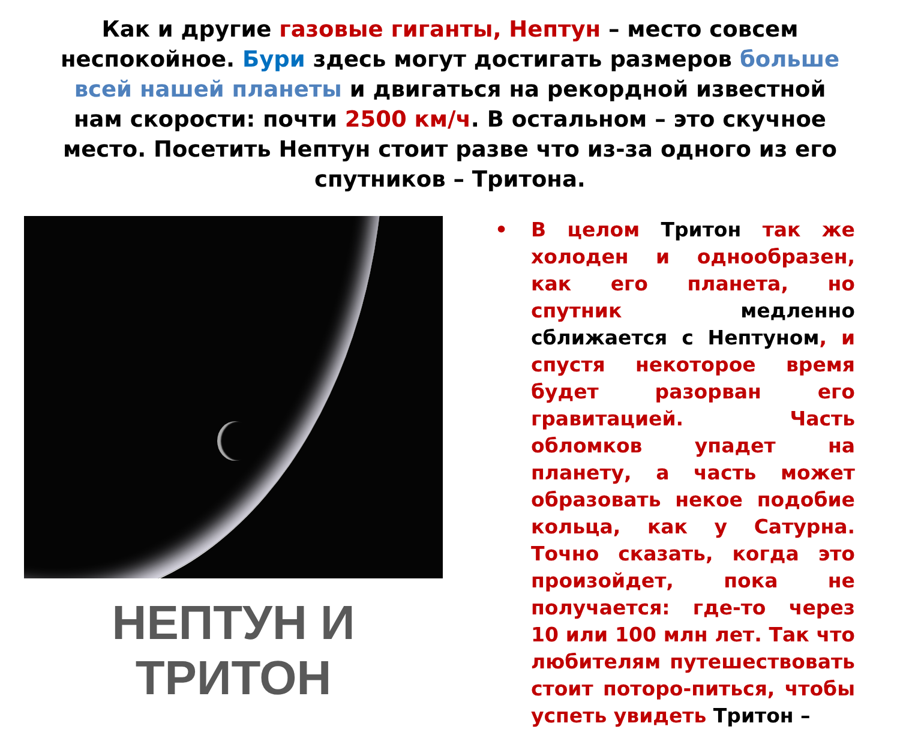Как и другие газовые гиганты, Нептун – место совсем неспокойное. Бури здесь могут достигать размеров больше всей нашей планеты и двигаться на рекордной известной нам скорости: почти 2500 км/ч. В остальном – это скучное место. Посетить Нептун стоит разве что из-за одного из его спутников – Тритона.
НЕПТУН И ТРИТОН
• В целом Тритон так же холоден и однообразен, как его планета, но спутник медленно сближается с Нептуном, и спустя некоторое время будет разорван его гравитацией. Часть обломков упадет на планету, а часть может образовать некое подобие кольца, как у Сатурна. Точно сказать, когда это произойдет, пока не получается: где-то через 10 или 100 млн лет. Так что любителям путешествовать стоит поторо-питься, чтобы успеть увидеть Тритон –